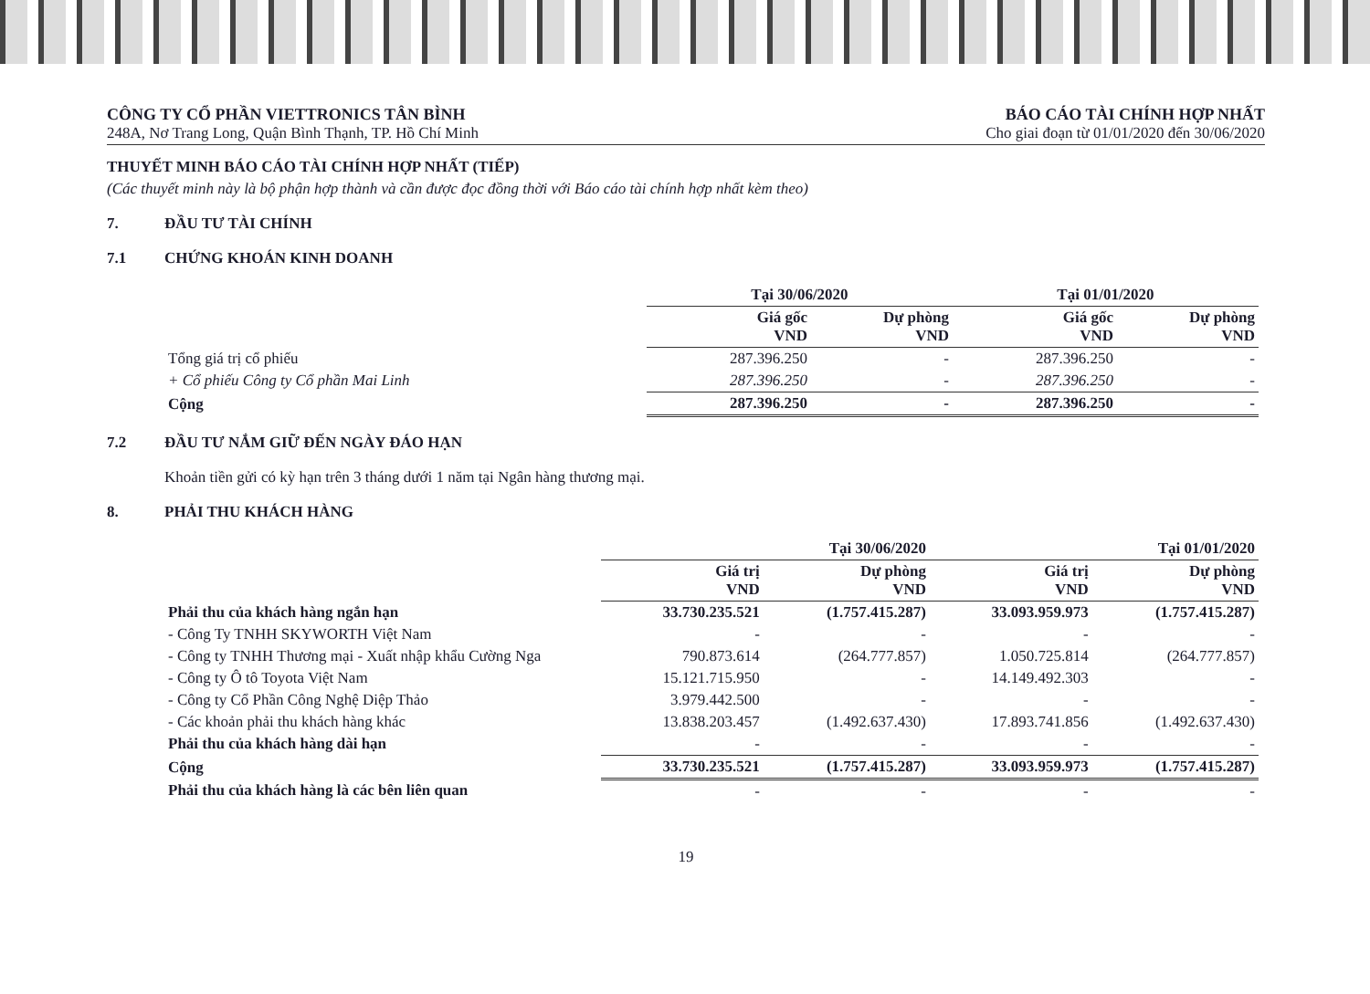CÔNG TY CỔ PHẦN VIETTRONICS TÂN BÌNH
248A, Nơ Trang Long, Quận Bình Thạnh, TP. Hồ Chí Minh
BÁO CÁO TÀI CHÍNH HỢP NHẤT
Cho giai đoạn từ 01/01/2020 đến 30/06/2020
THUYẾT MINH BÁO CÁO TÀI CHÍNH HỢP NHẤT (TIẾP)
(Các thuyết minh này là bộ phận hợp thành và cần được đọc đồng thời với Báo cáo tài chính hợp nhất kèm theo)
7. ĐẦU TƯ TÀI CHÍNH
7.1 CHỨNG KHOÁN KINH DOANH
| | Tại 30/06/2020 | | Tại 01/01/2020 | |
| --- | --- | --- | --- | --- |
| | Giá gốc VND | Dự phòng VND | Giá gốc VND | Dự phòng VND |
| Tổng giá trị cổ phiếu | 287.396.250 | - | 287.396.250 | - |
| + Cổ phiếu Công ty Cổ phần Mai Linh | 287.396.250 | - | 287.396.250 | - |
| Cộng | 287.396.250 | - | 287.396.250 | - |
7.2 ĐẦU TƯ NẮM GIỮ ĐẾN NGÀY ĐÁO HẠN
Khoản tiền gửi có kỳ hạn trên 3 tháng dưới 1 năm tại Ngân hàng thương mại.
8. PHẢI THU KHÁCH HÀNG
| | Tại 30/06/2020 | | Tại 01/01/2020 | |
| --- | --- | --- | --- | --- |
| | Giá trị VND | Dự phòng VND | Giá trị VND | Dự phòng VND |
| Phải thu của khách hàng ngắn hạn | 33.730.235.521 | (1.757.415.287) | 33.093.959.973 | (1.757.415.287) |
| - Công Ty TNHH SKYWORTH Việt Nam | - | - | - | - |
| - Công ty TNHH Thương mại - Xuất nhập khẩu Cường Nga | 790.873.614 | (264.777.857) | 1.050.725.814 | (264.777.857) |
| - Công ty Ô tô Toyota Việt Nam | 15.121.715.950 | - | 14.149.492.303 | - |
| - Công ty Cổ Phần Công Nghệ Diệp Thảo | 3.979.442.500 | - | - | - |
| - Các khoản phải thu khách hàng khác | 13.838.203.457 | (1.492.637.430) | 17.893.741.856 | (1.492.637.430) |
| Phải thu của khách hàng dài hạn | - | - | - | - |
| Cộng | 33.730.235.521 | (1.757.415.287) | 33.093.959.973 | (1.757.415.287) |
| Phải thu của khách hàng là các bên liên quan | - | - | - | - |
19